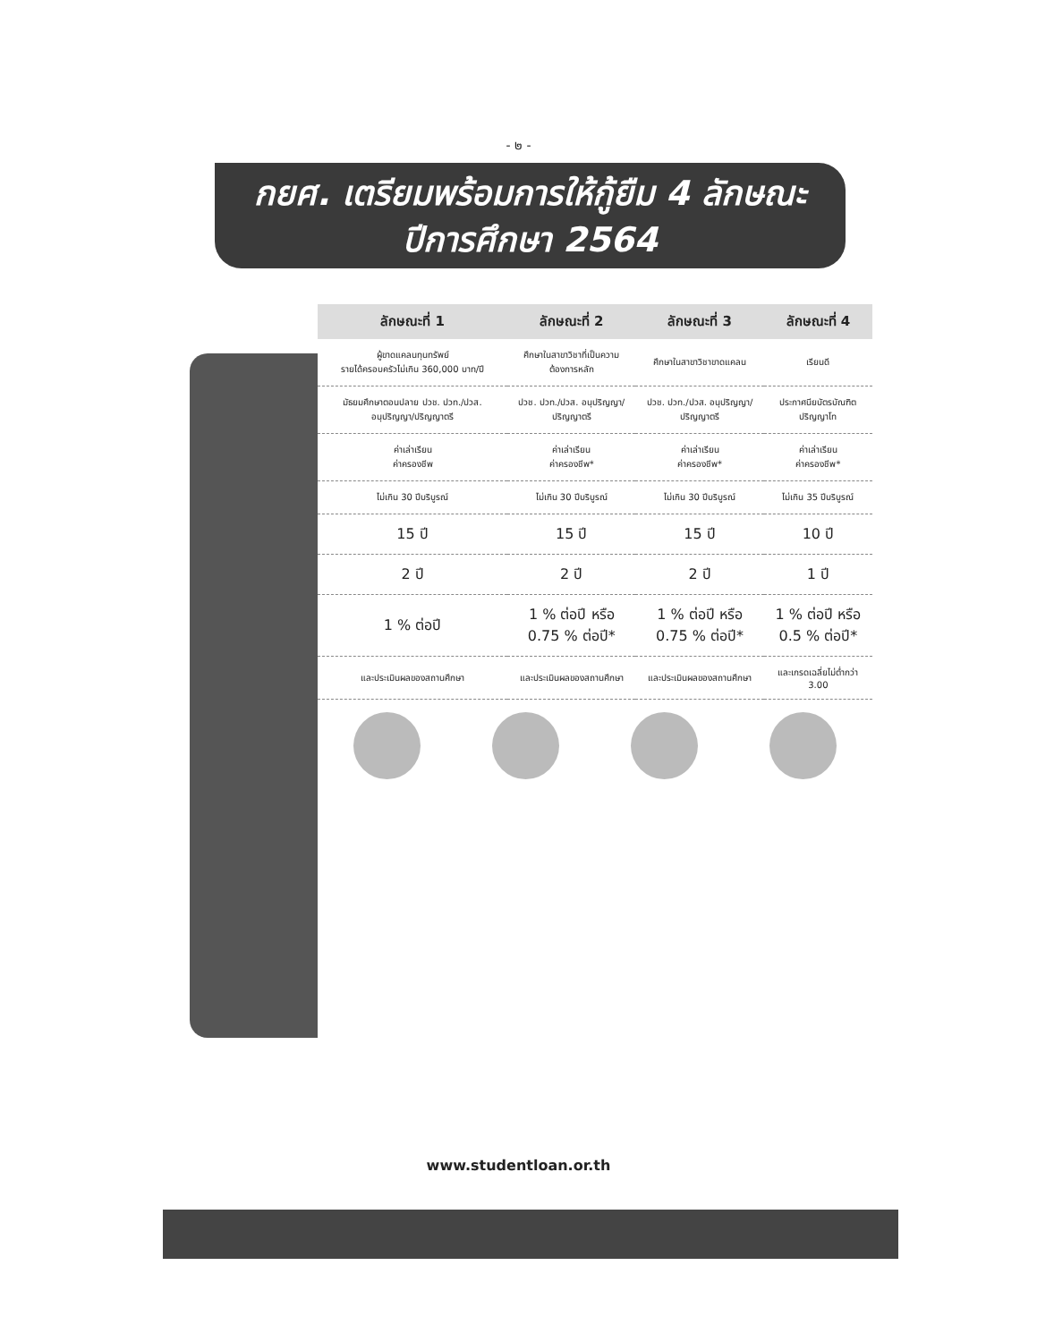- ๒ -
กยศ. เตรียมพร้อมการให้กู้ยืม 4 ลักษณะ
ปีการศึกษา 2564
| ลักษณะที่ 1 | ลักษณะที่ 2 | ลักษณะที่ 3 | ลักษณะที่ 4 |
| --- | --- | --- | --- |
| ผู้ขาดแคลนทุนทรัพย์ รายได้ครอบครัวไม่เกิน 360,000 บาท/ปี | ศึกษาในสาขาวิชาที่เป็นความต้องการหลัก | ศึกษาในสาขาวิชาขาดแคลน | เรียนดี |
| มัธยมศึกษาตอนปลาย ปวช. ปวท./ปวส. อนุปริญญา/ปริญญาตรี | ปวช. ปวท./ปวส. อนุปริญญา/ปริญญาตรี | ปวช. ปวท./ปวส. อนุปริญญา/ปริญญาตรี | ประกาศนียบัตรบัณฑิต ปริญญาโท |
| ค่าเล่าเรียน ค่าครองชีพ | ค่าเล่าเรียน ค่าครองชีพ* | ค่าเล่าเรียน ค่าครองชีพ* | ค่าเล่าเรียน ค่าครองชีพ* |
| ไม่เกิน 30 ปีบริบูรณ์ | ไม่เกิน 30 ปีบริบูรณ์ | ไม่เกิน 30 ปีบริบูรณ์ | ไม่เกิน 35 ปีบริบูรณ์ |
| 15 ปี | 15 ปี | 15 ปี | 10 ปี |
| 2 ปี | 2 ปี | 2 ปี | 1 ปี |
| 1 % ต่อปี | 1 % ต่อปี หรือ 0.75 % ต่อปี* | 1 % ต่อปี หรือ 0.75 % ต่อปี* | 1 % ต่อปี หรือ 0.5 % ต่อปี* |
| และประเมินผลของสถานศึกษา | และประเมินผลของสถานศึกษา | และประเมินผลของสถานศึกษา | และเกรดเฉลี่ยไม่ต่ำกว่า 3.00 |
www.studentloan.or.th